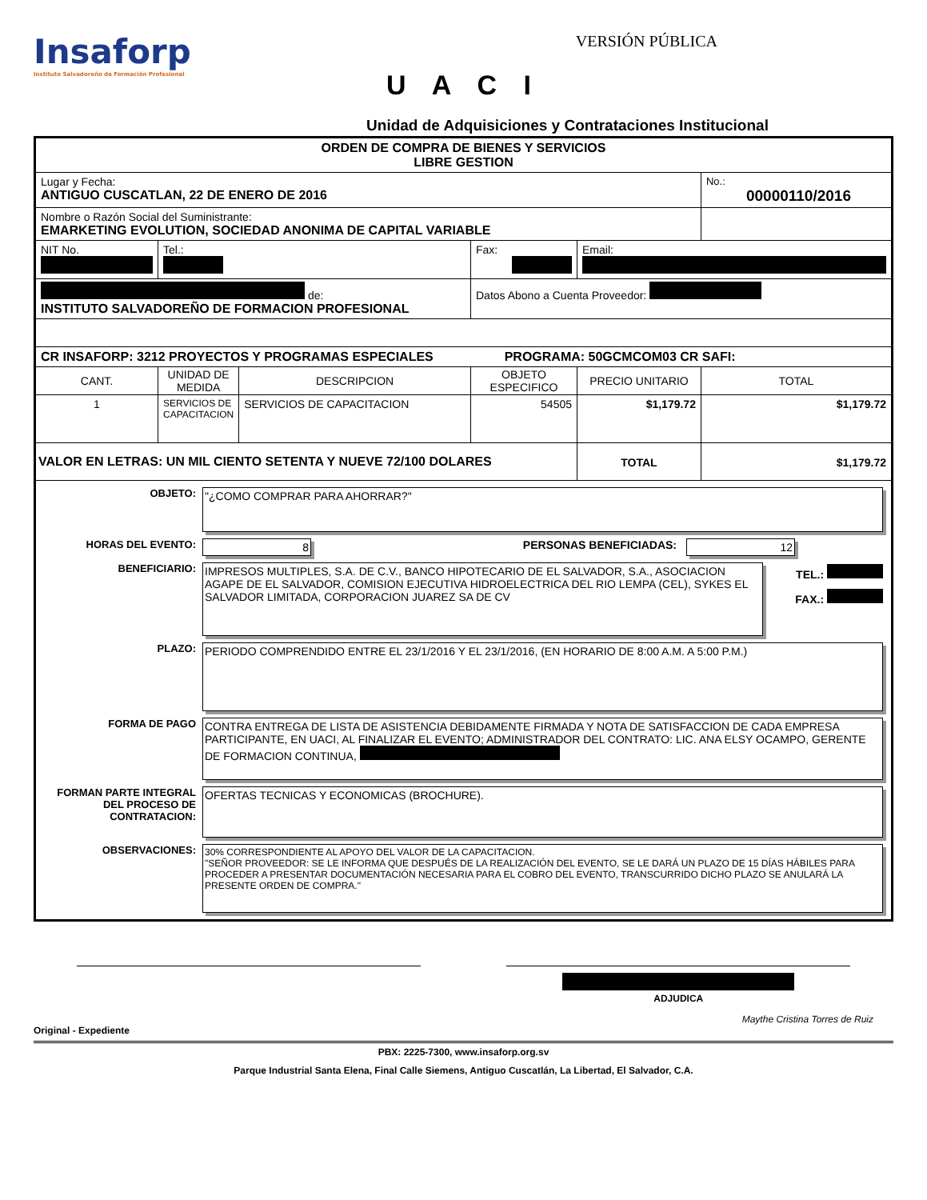Insaforp
Instituto Salvadoreño de Formación Profesional
VERSIÓN PÚBLICA
U A C I
Unidad de Adquisiciones y Contrataciones Institucional
| ORDEN DE COMPRA DE BIENES Y SERVICIOS LIBRE GESTION | | | | | |
| Lugar y Fecha: ANTIGUO CUSCATLAN, 22 DE ENERO DE 2016 | | | | | No.: 00000110/2016 |
| Nombre o Razón Social del Suministrante: EMARKETING EVOLUTION, SOCIEDAD ANONIMA DE CAPITAL VARIABLE | | | | | |
| NIT No. | Tel.: | | Fax: | Email: | |
| de: INSTITUTO SALVADOREÑO DE FORMACION PROFESIONAL | | | Datos Abono a Cuenta Proveedor: | | |
| CR INSAFORP: 3212 PROYECTOS Y PROGRAMAS ESPECIALES PROGRAMA: 50GCMCOM03 CR SAFI: | | | | | |
| CANT. | UNIDAD DE MEDIDA | DESCRIPCION | OBJETO ESPECIFICO | PRECIO UNITARIO | TOTAL |
| 1 | SERVICIOS DE CAPACITACION | SERVICIOS DE CAPACITACION | 54505 | $1,179.72 | $1,179.72 |
| VALOR EN LETRAS: UN MIL CIENTO SETENTA Y NUEVE 72/100 DOLARES | | | | TOTAL | $1,179.72 |
| OBJETO: "¿COMO COMPRAR PARA AHORRAR?" HORAS DEL EVENTO: 8 PERSONAS BENEFICIADAS: 12 BENEFICIARIO: IMPRESOS MULTIPLES, S.A. DE C.V., BANCO HIPOTECARIO DE EL SALVADOR, S.A., ASOCIACION AGAPE DE EL SALVADOR, COMISION EJECUTIVA HIDROELECTRICA DEL RIO LEMPA (CEL), SYKES EL SALVADOR LIMITADA, CORPORACION JUAREZ SA DE CV TEL.: FAX.: PLAZO: PERIODO COMPRENDIDO ENTRE EL 23/1/2016 Y EL 23/1/2016, (EN HORARIO DE 8:00 A.M. A 5:00 P.M.) FORMA DE PAGO CONTRA ENTREGA DE LISTA DE ASISTENCIA DEBIDAMENTE FIRMADA Y NOTA DE SATISFACCION DE CADA EMPRESA PARTICIPANTE, EN UACI, AL FINALIZAR EL EVENTO; ADMINISTRADOR DEL CONTRATO: LIC. ANA ELSY OCAMPO, GERENTE DE FORMACION CONTINUA, FORMAN PARTE INTEGRAL DEL PROCESO DE CONTRATACION: OFERTAS TECNICAS Y ECONOMICAS (BROCHURE). OBSERVACIONES: 30% CORRESPONDIENTE AL APOYO DEL VALOR DE LA CAPACITACION. "SEÑOR PROVEEDOR: SE LE INFORMA QUE DESPUÉS DE LA REALIZACIÓN DEL EVENTO, SE LE DARÁ UN PLAZO DE 15 DÍAS HÁBILES PARA PROCEDER A PRESENTAR DOCUMENTACIÓN NECESARIA PARA EL COBRO DEL EVENTO, TRANSCURRIDO DICHO PLAZO SE ANULARÁ LA PRESENTE ORDEN DE COMPRA." | | | | | |
ADJUDICA
Maythe Cristina Torres de Ruiz
Original - Expediente
PBX: 2225-7300, www.insaforp.org.sv
Parque Industrial Santa Elena, Final Calle Siemens, Antiguo Cuscatlán, La Libertad, El Salvador, C.A.